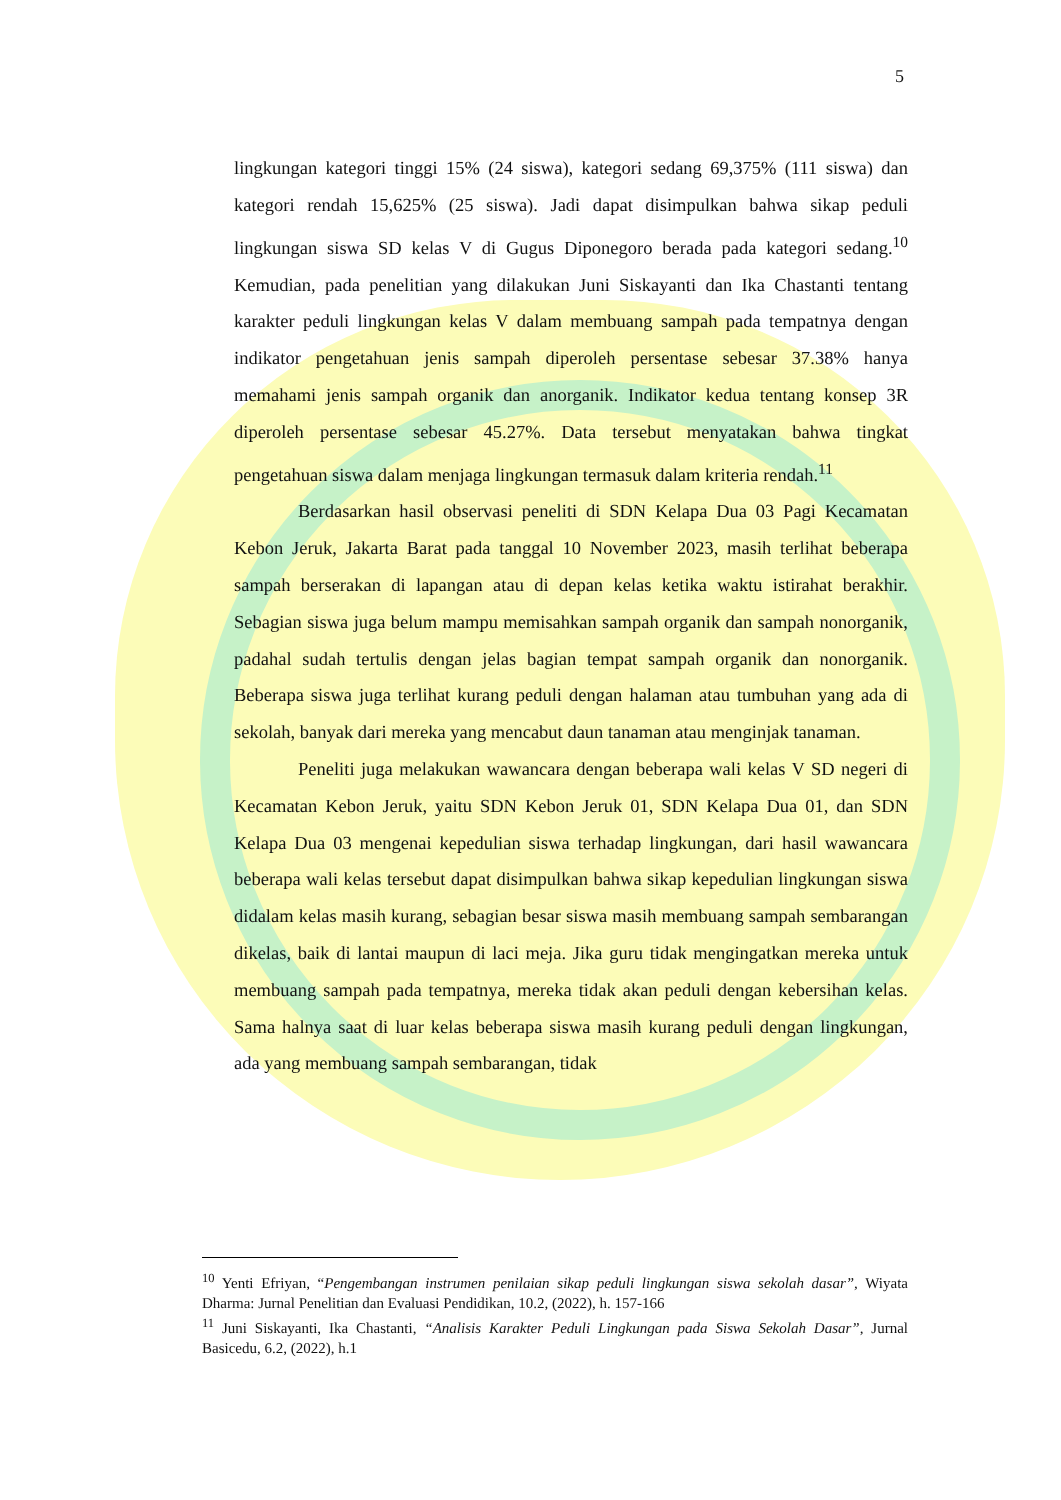5
lingkungan kategori tinggi 15% (24 siswa), kategori sedang 69,375% (111 siswa) dan kategori rendah 15,625% (25 siswa). Jadi dapat disimpulkan bahwa sikap peduli lingkungan siswa SD kelas V di Gugus Diponegoro berada pada kategori sedang.<sup>10</sup> Kemudian, pada penelitian yang dilakukan Juni Siskayanti dan Ika Chastanti tentang karakter peduli lingkungan kelas V dalam membuang sampah pada tempatnya dengan indikator pengetahuan jenis sampah diperoleh persentase sebesar 37.38% hanya memahami jenis sampah organik dan anorganik. Indikator kedua tentang konsep 3R diperoleh persentase sebesar 45.27%. Data tersebut menyatakan bahwa tingkat pengetahuan siswa dalam menjaga lingkungan termasuk dalam kriteria rendah.<sup>11</sup>
Berdasarkan hasil observasi peneliti di SDN Kelapa Dua 03 Pagi Kecamatan Kebon Jeruk, Jakarta Barat pada tanggal 10 November 2023, masih terlihat beberapa sampah berserakan di lapangan atau di depan kelas ketika waktu istirahat berakhir. Sebagian siswa juga belum mampu memisahkan sampah organik dan sampah nonorganik, padahal sudah tertulis dengan jelas bagian tempat sampah organik dan nonorganik. Beberapa siswa juga terlihat kurang peduli dengan halaman atau tumbuhan yang ada di sekolah, banyak dari mereka yang mencabut daun tanaman atau menginjak tanaman.
Peneliti juga melakukan wawancara dengan beberapa wali kelas V SD negeri di Kecamatan Kebon Jeruk, yaitu SDN Kebon Jeruk 01, SDN Kelapa Dua 01, dan SDN Kelapa Dua 03 mengenai kepedulian siswa terhadap lingkungan, dari hasil wawancara beberapa wali kelas tersebut dapat disimpulkan bahwa sikap kepedulian lingkungan siswa didalam kelas masih kurang, sebagian besar siswa masih membuang sampah sembarangan dikelas, baik di lantai maupun di laci meja. Jika guru tidak mengingatkan mereka untuk membuang sampah pada tempatnya, mereka tidak akan peduli dengan kebersihan kelas. Sama halnya saat di luar kelas beberapa siswa masih kurang peduli dengan lingkungan, ada yang membuang sampah sembarangan, tidak
<sup>10</sup> Yenti Efriyan, “Pengembangan instrumen penilaian sikap peduli lingkungan siswa sekolah dasar”, Wiyata Dharma: Jurnal Penelitian dan Evaluasi Pendidikan, 10.2, (2022), h. 157-166
<sup>11</sup> Juni Siskayanti, Ika Chastanti, “Analisis Karakter Peduli Lingkungan pada Siswa Sekolah Dasar”, Jurnal Basicedu, 6.2, (2022), h.1